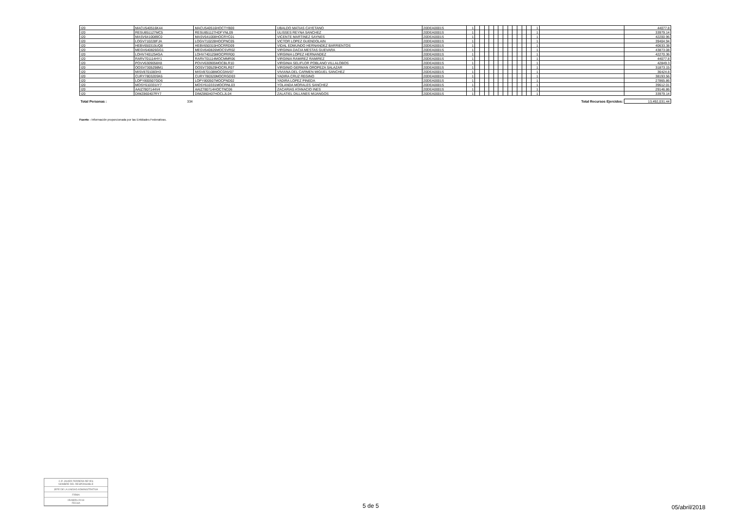| I20 | MACU540516K44 | MACU540516HOCTYB00 | UBALDO MATIAS CAYETANO | 20DEA0001S | 1 | | | | | | | | | | | | | 1 | | 44077.8 |
| I20 | RESU851127MC5 | RESU851127HDFYNL09 | ULISSES REYNA SANCHEZ | 20DEA0001S | 1 | | | | | | | | | | | | | 1 | | 33979.14 |
| I20 | MASV6410089C0 | MASV641008HOCRYC01 | VICENTE MARTINEZ SAYNES | 20DEA0001S | 1 | | | | | | | | | | | | | 1 | | 42200.96 |
| I20 | LOGV710228FJA | LOGV710228HOCPNC05 | VICTOR LOPEZ GUENDOLAIN | 20DEA0001S | 1 | | | | | | | | | | | | | 1 | | 39404.94 |
| I20 | HEBV650315UQ8 | HEBV650315HOCRRD09 | VIDAL EDMUNDO HERNANDEZ BARRIENTOS | 20DEA0001S | 1 | | | | | | | | | | | | | 1 | | 40633.38 |
| I20 | MEGV640826GG1 | MEGV640826MOCSVR02 | VIRGINIA DACIA MESTAS GUEVARA | 20DEA0001S | 1 | | | | | | | | | | | | | 1 | | 43873.08 |
| I20 | LOHV7401254GA | LOHV740125MOCPRR00 | VIRGINIA LOPEZ HERNANDEZ | 20DEA0001S | 1 | | | | | | | | | | | | | 1 | | 42270.36 |
| I20 | RARV701114HY1 | RARV701114MOCMMR06 | VIRGINIA RAMIREZ RAMIREZ | 20DEA0001S | 1 | | | | | | | | | | | | | 1 | | 44077.8 |
| I20 | POVV6309058X8 | POVV630905MOCBLR10 | VIRGINIA SELIFLOR POBLANO VILLALOBOS | 20DEA0001S | 1 | | | | | | | | | | | | | 1 | | 42849.3 |
| I20 | OOSV7305298M1 | OOSV730529HOCRLR07 | VIRGINIO GERMAN OROPEZA SALAZAR | 20DEA0001S | 1 | | | | | | | | | | | | | 1 | | 31873.15 |
| I20 | MISV8701083H3 | MISV870108MOCGNV07 | VIVIANA DEL CARMEN MIGUEL SANCHEZ | 20DEA0001S | 1 | | | | | | | | | | | | | 1 | | 36424.8 |
| I20 | CURY780320SK6 | CURY780320MOCRGD03 | YADIRA CRUZ REGINO | 20DEA0001S | 1 | | | | | | | | | | | | | 1 | | 38193.56 |
| I20 | LOPY800507GD6 | LOPY800507MOCPND02 | YADIRA LOPEZ PINEDA | 20DEA0001S | 1 | | | | | | | | | | | | | 1 | | 27865.86 |
| I20 | MOSY610331IY7 | MOSY610331MOCRNL03 | YOLANDA MORALES SANCHEZ | 20DEA0001S | 1 | | | | | | | | | | | | | 1 | | 39612.01 |
| I20 | AAIZ7807144V4 | AAIZ780714HOCTNC06 | ZACARIAS ATANACIO INES | 20DEA0001S | 1 | | | | | | | | | | | | | 1 | | 29146.86 |
| I20 | DIMZ860407RY7 | DIMZ860407HOCLJL04 | ZALATIEL DILLANES MIJANGOS | 20DEA0001S | 1 | | | | | | | | | | | | | 1 | | 33979.14 |
| Total Personas : | 334 | | | | | | | | | | | | | | | | | | Total Recursos Ejercidos: | 13,492,031.44 |
Fuente : Información proporcionada por las Entidades Federativas.
C.P. JAVIER FERRERA REYES
NOMBRE DEL RESPONSABLE
JEFE DE LA UNIDAD ADMINISTRATIVA
FIRMA
05/ABRIL/2018
FECHA
5 de 5 05/abril/2018